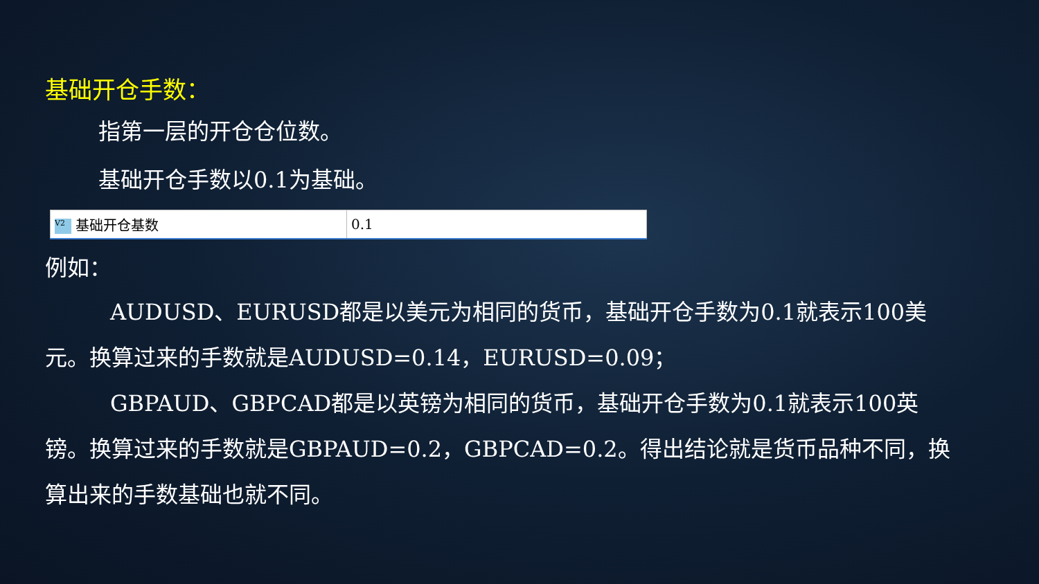基础开仓手数：
指第一层的开仓仓位数。
基础开仓手数以0.1为基础。
| V2 基础开仓基数 | 0.1 |
例如：
AUDUSD、EURUSD都是以美元为相同的货币，基础开仓手数为0.1就表示100美元。换算过来的手数就是AUDUSD=0.14，EURUSD=0.09；
GBPAUD、GBPCAD都是以英镑为相同的货币，基础开仓手数为0.1就表示100英镑。换算过来的手数就是GBPAUD=0.2，GBPCAD=0.2。得出结论就是货币品种不同，换算出来的手数基础也就不同。